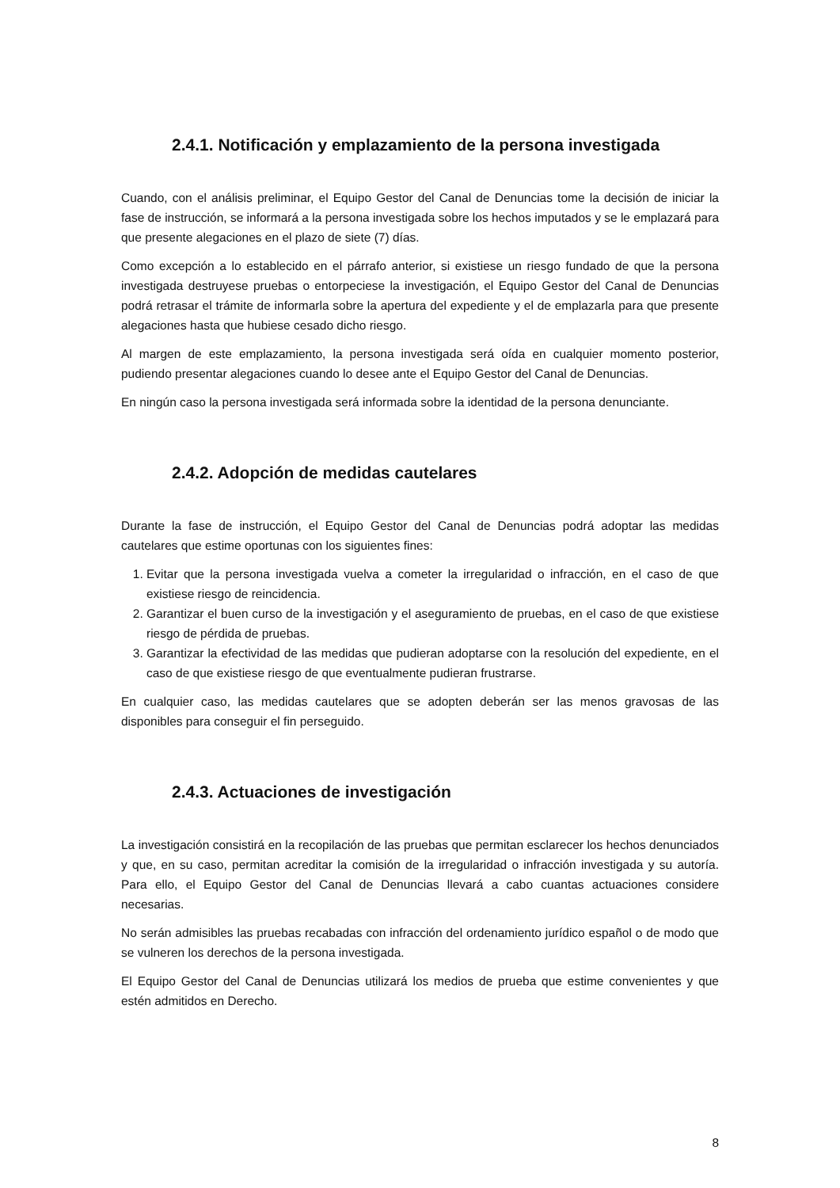2.4.1. Notificación y emplazamiento de la persona investigada
Cuando, con el análisis preliminar, el Equipo Gestor del Canal de Denuncias tome la decisión de iniciar la fase de instrucción, se informará a la persona investigada sobre los hechos imputados y se le emplazará para que presente alegaciones en el plazo de siete (7) días.
Como excepción a lo establecido en el párrafo anterior, si existiese un riesgo fundado de que la persona investigada destruyese pruebas o entorpeciese la investigación, el Equipo Gestor del Canal de Denuncias podrá retrasar el trámite de informarla sobre la apertura del expediente y el de emplazarla para que presente alegaciones hasta que hubiese cesado dicho riesgo.
Al margen de este emplazamiento, la persona investigada será oída en cualquier momento posterior, pudiendo presentar alegaciones cuando lo desee ante el Equipo Gestor del Canal de Denuncias.
En ningún caso la persona investigada será informada sobre la identidad de la persona denunciante.
2.4.2. Adopción de medidas cautelares
Durante la fase de instrucción, el Equipo Gestor del Canal de Denuncias podrá adoptar las medidas cautelares que estime oportunas con los siguientes fines:
1. Evitar que la persona investigada vuelva a cometer la irregularidad o infracción, en el caso de que existiese riesgo de reincidencia.
2. Garantizar el buen curso de la investigación y el aseguramiento de pruebas, en el caso de que existiese riesgo de pérdida de pruebas.
3. Garantizar la efectividad de las medidas que pudieran adoptarse con la resolución del expediente, en el caso de que existiese riesgo de que eventualmente pudieran frustrarse.
En cualquier caso, las medidas cautelares que se adopten deberán ser las menos gravosas de las disponibles para conseguir el fin perseguido.
2.4.3. Actuaciones de investigación
La investigación consistirá en la recopilación de las pruebas que permitan esclarecer los hechos denunciados y que, en su caso, permitan acreditar la comisión de la irregularidad o infracción investigada y su autoría. Para ello, el Equipo Gestor del Canal de Denuncias llevará a cabo cuantas actuaciones considere necesarias.
No serán admisibles las pruebas recabadas con infracción del ordenamiento jurídico español o de modo que se vulneren los derechos de la persona investigada.
El Equipo Gestor del Canal de Denuncias utilizará los medios de prueba que estime convenientes y que estén admitidos en Derecho.
8